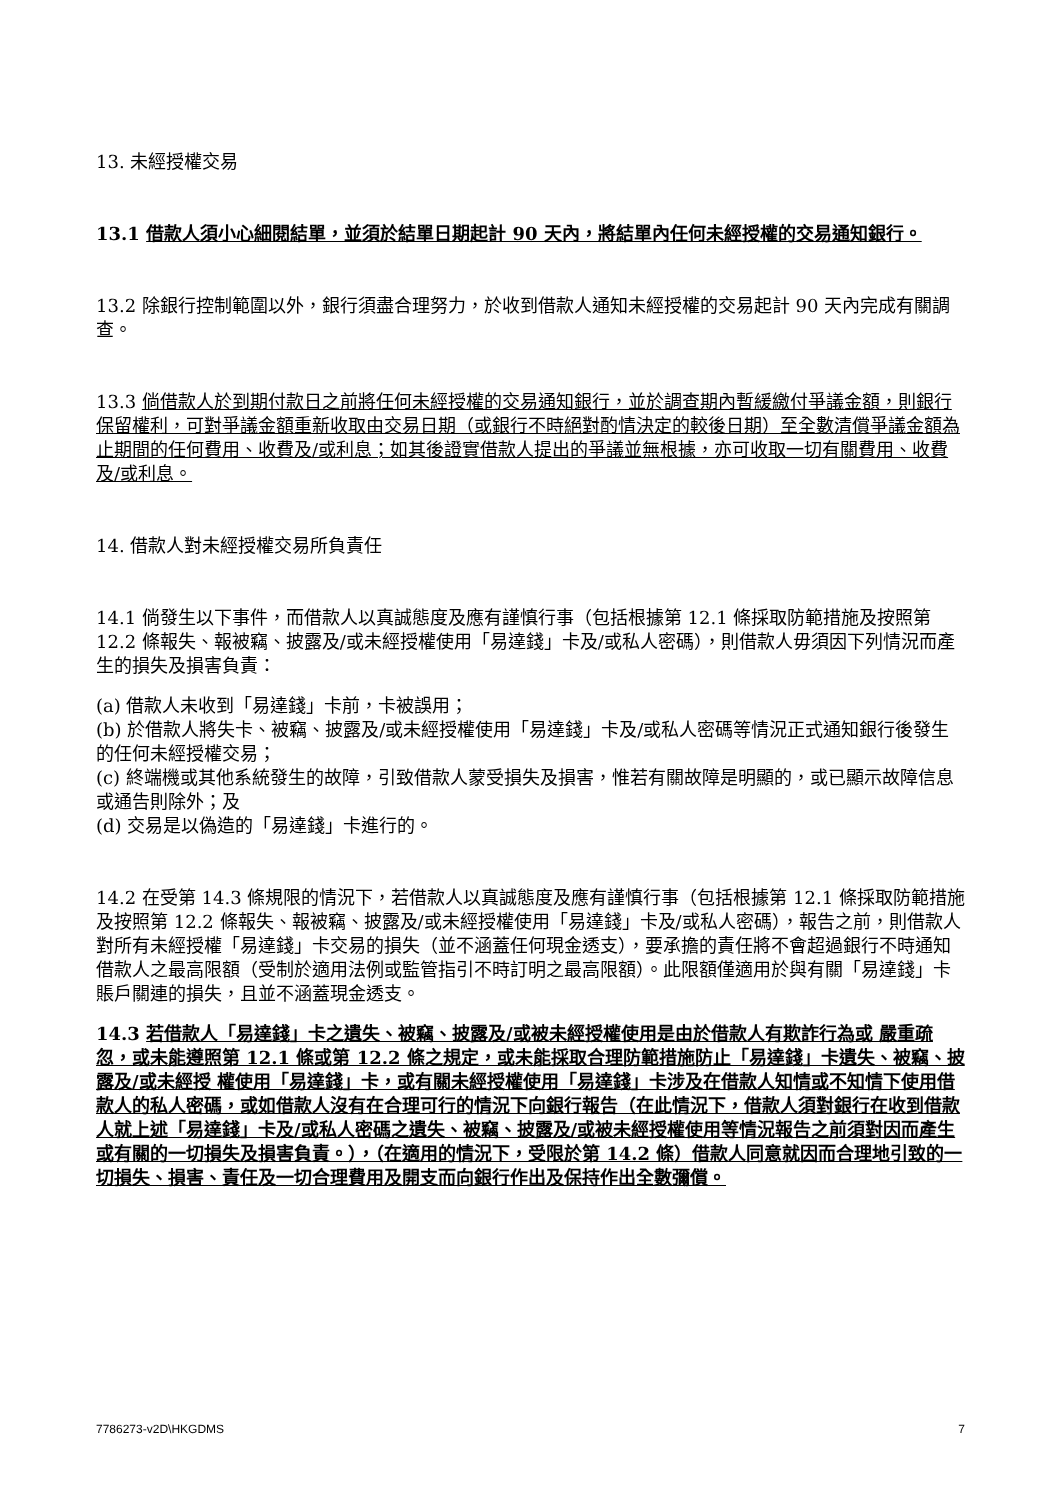13. 未經授權交易
13.1 借款人須小心細閱結單，並須於結單日期起計 90 天內，將結單內任何未經授權的交易通知銀行。
13.2 除銀行控制範圍以外，銀行須盡合理努力，於收到借款人通知未經授權的交易起計 90 天內完成有關調查。
13.3 倘借款人於到期付款日之前將任何未經授權的交易通知銀行，並於調查期內暫緩繳付爭議金額，則銀行保留權利，可對爭議金額重新收取由交易日期（或銀行不時絕對酌情決定的較後日期）至全數清償爭議金額為止期間的任何費用、收費及/或利息；如其後證實借款人提出的爭議並無根據，亦可收取一切有關費用、收費及/或利息。
14. 借款人對未經授權交易所負責任
14.1 倘發生以下事件，而借款人以真誠態度及應有謹慎行事（包括根據第 12.1 條採取防範措施及按照第 12.2 條報失、報被竊、披露及/或未經授權使用「易達錢」卡及/或私人密碼），則借款人毋須因下列情況而產生的損失及損害負責：
(a) 借款人未收到「易達錢」卡前，卡被誤用；
(b) 於借款人將失卡、被竊、披露及/或未經授權使用「易達錢」卡及/或私人密碼等情況正式通知銀行後發生的任何未經授權交易；
(c) 終端機或其他系統發生的故障，引致借款人蒙受損失及損害，惟若有關故障是明顯的，或已顯示故障信息或通告則除外；及
(d) 交易是以偽造的「易達錢」卡進行的。
14.2 在受第 14.3 條規限的情況下，若借款人以真誠態度及應有謹慎行事（包括根據第 12.1 條採取防範措施及按照第 12.2 條報失、報被竊、披露及/或未經授權使用「易達錢」卡及/或私人密碼），報告之前，則借款人對所有未經授權「易達錢」卡交易的損失（並不涵蓋任何現金透支），要承擔的責任將不會超過銀行不時通知借款人之最高限額（受制於適用法例或監管指引不時訂明之最高限額）。此限額僅適用於與有關「易達錢」卡賬戶關連的損失，且並不涵蓋現金透支。
14.3 若借款人「易達錢」卡之遺失、被竊、披露及/或被未經授權使用是由於借款人有欺詐行為或 嚴重疏忽，或未能遵照第 12.1 條或第 12.2 條之規定，或未能採取合理防範措施防止「易達錢」卡遺失、被竊、披露及/或未經授 權使用「易達錢」卡，或有關未經授權使用「易達錢」卡涉及在借款人知情或不知情下使用借款人的私人密碼，或如借款人沒有在合理可行的情況下向銀行報告（在此情況下，借款人須對銀行在收到借款人就上述「易達錢」卡及/或私人密碼之遺失、被竊、披露及/或被未經授權使用等情況報告之前須對因而產生或有關的一切損失及損害負責。），（在適用的情況下，受限於第 14.2 條）借款人同意就因而合理地引致的一切損失、損害、責任及一切合理費用及開支而向銀行作出及保持作出全數彌償。
7786273-v2D\HKGDMS 7